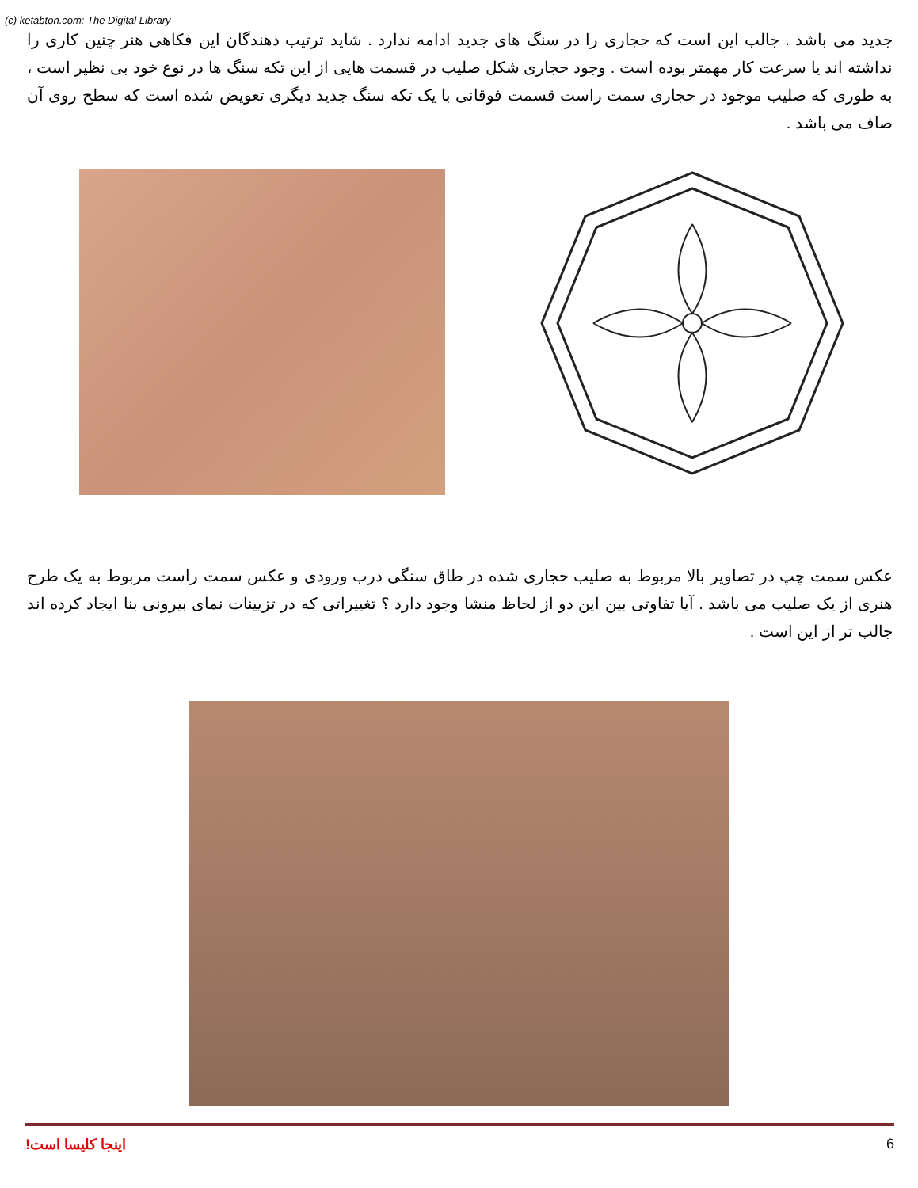(c) ketabton.com: The Digital Library
جدید می باشد . جالب این است که حجاری را در سنگ های جدید ادامه ندارد . شاید ترتیب دهندگان این فکاهی هنر چنین کاری را نداشته اند یا سرعت کار مهمتر بوده است . وجود حجاری شکل صلیب در قسمت هایی از این تکه سنگ ها در نوع خود بی نظیر است ، به طوری که صلیب موجود در حجاری سمت راست قسمت فوقانی با یک تکه سنگ جدید دیگری تعویض شده است که سطح روی آن صاف می باشد .
عکس سمت چپ در تصاویر بالا مربوط به صلیب حجاری شده در طاق سنگی درب ورودی و عکس سمت راست مربوط به یک طرح هنری از یک صلیب می باشد . آیا تفاوتی بین این دو از لحاظ منشا وجود دارد ؟ تغییراتی که در تزیینات نمای بیرونی بنا ایجاد کرده اند جالب تر از این است .
اینجا کلیسا است! 6